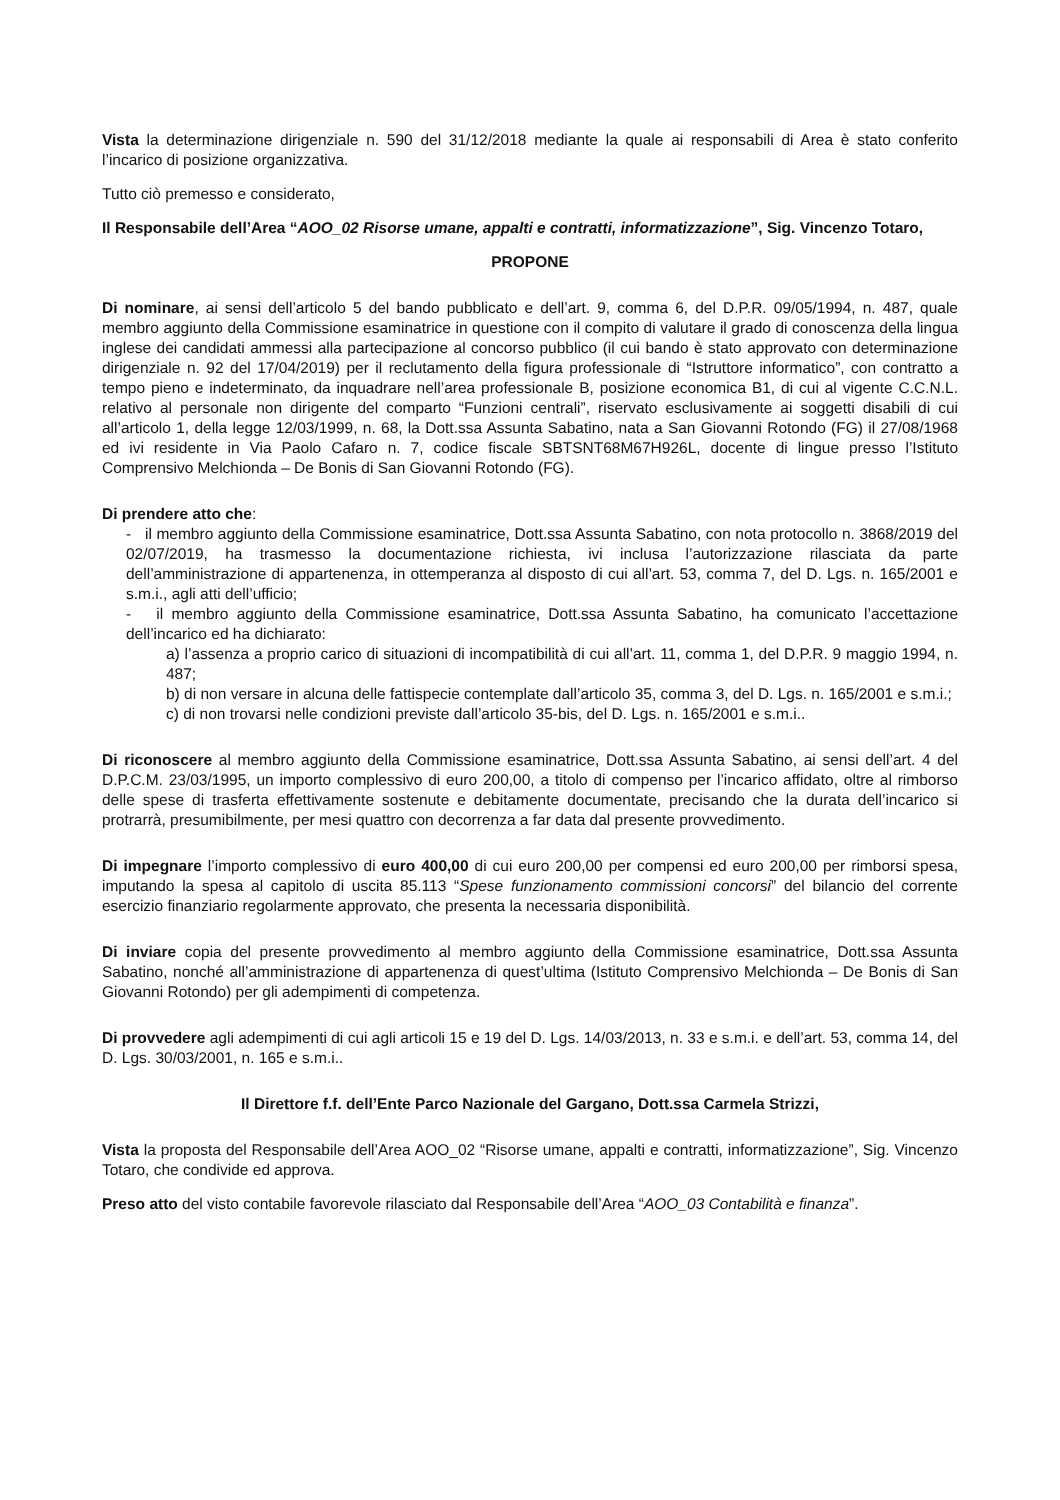Vista la determinazione dirigenziale n. 590 del 31/12/2018 mediante la quale ai responsabili di Area è stato conferito l’incarico di posizione organizzativa.
Tutto ciò premesso e considerato,
Il Responsabile dell’Area “AOO_02 Risorse umane, appalti e contratti, informatizzazione”, Sig. Vincenzo Totaro,
PROPONE
Di nominare, ai sensi dell’articolo 5 del bando pubblicato e dell’art. 9, comma 6, del D.P.R. 09/05/1994, n. 487, quale membro aggiunto della Commissione esaminatrice in questione con il compito di valutare il grado di conoscenza della lingua inglese dei candidati ammessi alla partecipazione al concorso pubblico (il cui bando è stato approvato con determinazione dirigenziale n. 92 del 17/04/2019) per il reclutamento della figura professionale di “Istruttore informatico”, con contratto a tempo pieno e indeterminato, da inquadrare nell’area professionale B, posizione economica B1, di cui al vigente C.C.N.L. relativo al personale non dirigente del comparto “Funzioni centrali”, riservato esclusivamente ai soggetti disabili di cui all’articolo 1, della legge 12/03/1999, n. 68, la Dott.ssa Assunta Sabatino, nata a San Giovanni Rotondo (FG) il 27/08/1968 ed ivi residente in Via Paolo Cafaro n. 7, codice fiscale SBTSNT68M67H926L, docente di lingue presso l’Istituto Comprensivo Melchionda – De Bonis di San Giovanni Rotondo (FG).
Di prendere atto che:
- il membro aggiunto della Commissione esaminatrice, Dott.ssa Assunta Sabatino, con nota protocollo n. 3868/2019 del 02/07/2019, ha trasmesso la documentazione richiesta, ivi inclusa l’autorizzazione rilasciata da parte dell’amministrazione di appartenenza, in ottemperanza al disposto di cui all’art. 53, comma 7, del D. Lgs. n. 165/2001 e s.m.i., agli atti dell’ufficio;
- il membro aggiunto della Commissione esaminatrice, Dott.ssa Assunta Sabatino, ha comunicato l’accettazione dell’incarico ed ha dichiarato:
a) l’assenza a proprio carico di situazioni di incompatibilità di cui all’art. 11, comma 1, del D.P.R. 9 maggio 1994, n. 487;
b) di non versare in alcuna delle fattispecie contemplate dall’articolo 35, comma 3, del D. Lgs. n. 165/2001 e s.m.i.;
c) di non trovarsi nelle condizioni previste dall’articolo 35-bis, del D. Lgs. n. 165/2001 e s.m.i..
Di riconoscere al membro aggiunto della Commissione esaminatrice, Dott.ssa Assunta Sabatino, ai sensi dell’art. 4 del D.P.C.M. 23/03/1995, un importo complessivo di euro 200,00, a titolo di compenso per l’incarico affidato, oltre al rimborso delle spese di trasferta effettivamente sostenute e debitamente documentate, precisando che la durata dell’incarico si protrarrà, presumibilmente, per mesi quattro con decorrenza a far data dal presente provvedimento.
Di impegnare l’importo complessivo di euro 400,00 di cui euro 200,00 per compensi ed euro 200,00 per rimborsi spesa, imputando la spesa al capitolo di uscita 85.113 “Spese funzionamento commissioni concorsi” del bilancio del corrente esercizio finanziario regolarmente approvato, che presenta la necessaria disponibilità.
Di inviare copia del presente provvedimento al membro aggiunto della Commissione esaminatrice, Dott.ssa Assunta Sabatino, nonché all’amministrazione di appartenenza di quest’ultima (Istituto Comprensivo Melchionda – De Bonis di San Giovanni Rotondo) per gli adempimenti di competenza.
Di provvedere agli adempimenti di cui agli articoli 15 e 19 del D. Lgs. 14/03/2013, n. 33 e s.m.i. e dell’art. 53, comma 14, del D. Lgs. 30/03/2001, n. 165 e s.m.i..
Il Direttore f.f. dell’Ente Parco Nazionale del Gargano, Dott.ssa Carmela Strizzi,
Vista la proposta del Responsabile dell’Area AOO_02 “Risorse umane, appalti e contratti, informatizzazione”, Sig. Vincenzo Totaro, che condivide ed approva.
Preso atto del visto contabile favorevole rilasciato dal Responsabile dell’Area “AOO_03 Contabilità e finanza”.